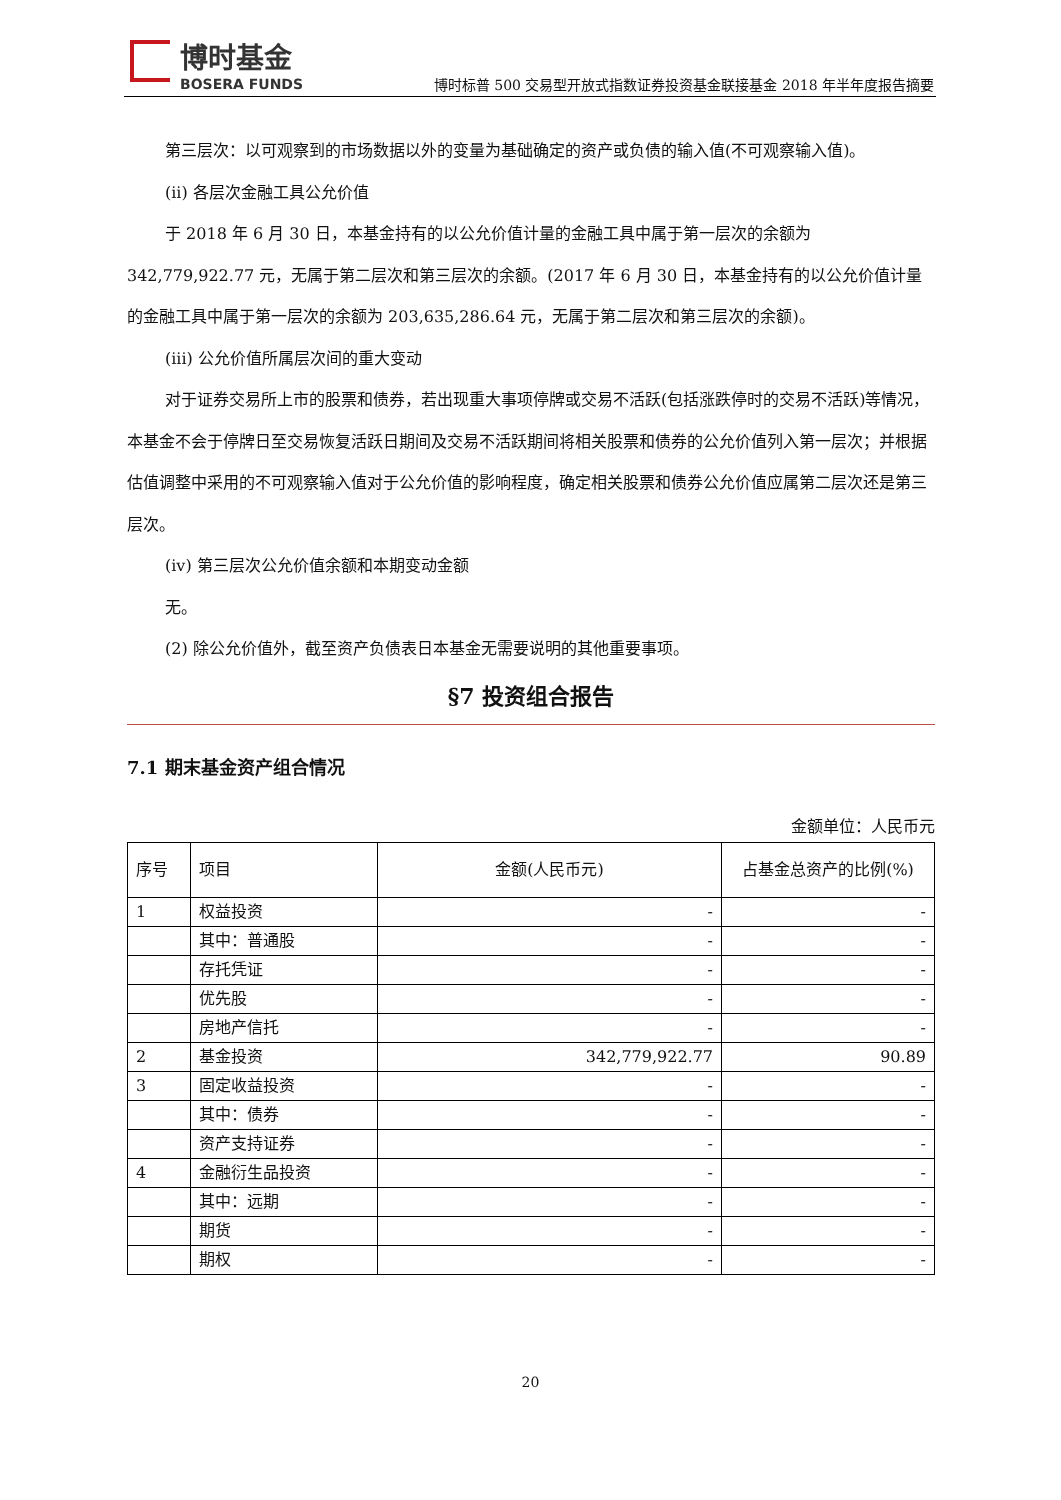博时基金
BOSERA FUNDS
博时标普 500 交易型开放式指数证券投资基金联接基金 2018 年半年度报告摘要
第三层次：以可观察到的市场数据以外的变量为基础确定的资产或负债的输入值(不可观察输入值)。
(ii) 各层次金融工具公允价值
于 2018 年 6 月 30 日，本基金持有的以公允价值计量的金融工具中属于第一层次的余额为 342,779,922.77 元，无属于第二层次和第三层次的余额。(2017 年 6 月 30 日，本基金持有的以公允价值计量的金融工具中属于第一层次的余额为 203,635,286.64 元，无属于第二层次和第三层次的余额)。
(iii) 公允价值所属层次间的重大变动
对于证券交易所上市的股票和债券，若出现重大事项停牌或交易不活跃(包括涨跌停时的交易不活跃)等情况，本基金不会于停牌日至交易恢复活跃日期间及交易不活跃期间将相关股票和债券的公允价值列入第一层次；并根据估值调整中采用的不可观察输入值对于公允价值的影响程度，确定相关股票和债券公允价值应属第二层次还是第三层次。
(iv) 第三层次公允价值余额和本期变动金额
无。
(2) 除公允价值外，截至资产负债表日本基金无需要说明的其他重要事项。
§7 投资组合报告
7.1 期末基金资产组合情况
金额单位：人民币元
| 序号 | 项目 | 金额(人民币元) | 占基金总资产的比例(%) |
| --- | --- | --- | --- |
| 1 | 权益投资 | - | - |
| | 其中：普通股 | - | - |
| | 存托凭证 | - | - |
| | 优先股 | - | - |
| | 房地产信托 | - | - |
| 2 | 基金投资 | 342,779,922.77 | 90.89 |
| 3 | 固定收益投资 | - | - |
| | 其中：债券 | - | - |
| | 资产支持证券 | - | - |
| 4 | 金融衍生品投资 | - | - |
| | 其中：远期 | - | - |
| | 期货 | - | - |
| | 期权 | - | - |
20